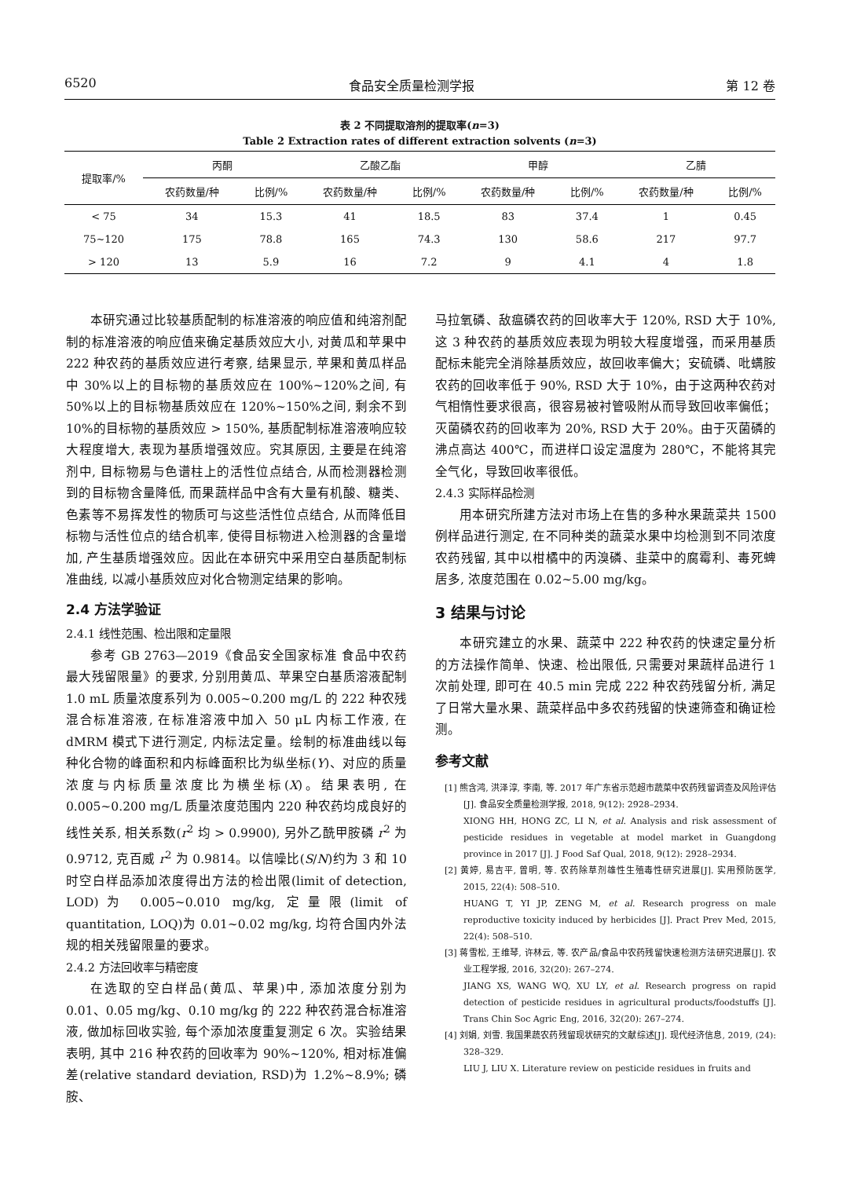6520 食品安全质量检测学报 第 12 卷
表 2 不同提取溶剂的提取率(n=3)
Table 2 Extraction rates of different extraction solvents (n=3)
| 提取率/% | 丙酮 | | 乙酸乙酯 | | 甲醇 | | 乙腈 | |
| --- | --- | --- | --- | --- | --- | --- | --- | --- |
| | 农药数量/种 | 比例/% | 农药数量/种 | 比例/% | 农药数量/种 | 比例/% | 农药数量/种 | 比例/% |
| < 75 | 34 | 15.3 | 41 | 18.5 | 83 | 37.4 | 1 | 0.45 |
| 75~120 | 175 | 78.8 | 165 | 74.3 | 130 | 58.6 | 217 | 97.7 |
| > 120 | 13 | 5.9 | 16 | 7.2 | 9 | 4.1 | 4 | 1.8 |
本研究通过比较基质配制的标准溶液的响应值和纯溶剂配制的标准溶液的响应值来确定基质效应大小, 对黄瓜和苹果中 222 种农药的基质效应进行考察, 结果显示, 苹果和黄瓜样品中 30%以上的目标物的基质效应在 100%~120%之间, 有 50%以上的目标物基质效应在 120%~150%之间, 剩余不到 10%的目标物的基质效应 > 150%, 基质配制标准溶液响应较大程度增大, 表现为基质增强效应。究其原因, 主要是在纯溶剂中, 目标物易与色谱柱上的活性位点结合, 从而检测器检测到的目标物含量降低, 而果蔬样品中含有大量有机酸、糖类、色素等不易挥发性的物质可与这些活性位点结合, 从而降低目标物与活性位点的结合机率, 使得目标物进入检测器的含量增加, 产生基质增强效应。因此在本研究中采用空白基质配制标准曲线, 以减小基质效应对化合物测定结果的影响。
2.4 方法学验证
2.4.1 线性范围、检出限和定量限
参考 GB 2763—2019《食品安全国家标准 食品中农药最大残留限量》的要求, 分别用黄瓜、苹果空白基质溶液配制 1.0 mL 质量浓度系列为 0.005~0.200 mg/L 的 222 种农残混合标准溶液, 在标准溶液中加入 50 μL 内标工作液, 在 dMRM 模式下进行测定, 内标法定量。绘制的标准曲线以每种化合物的峰面积和内标峰面积比为纵坐标(Y)、对应的质量浓度与内标质量浓度比为横坐标(X)。结果表明, 在 0.005~0.200 mg/L 质量浓度范围内 220 种农药均成良好的线性关系, 相关系数(r<sup>2</sup> 均 > 0.9900), 另外乙酰甲胺磷 r<sup>2</sup> 为 0.9712, 克百威 r<sup>2</sup> 为 0.9814。以信噪比(S/N)约为 3 和 10 时空白样品添加浓度得出方法的检出限(limit of detection, LOD)为 0.005~0.010 mg/kg, 定量限(limit of quantitation, LOQ)为 0.01~0.02 mg/kg, 均符合国内外法规的相关残留限量的要求。
2.4.2 方法回收率与精密度
在选取的空白样品(黄瓜、苹果)中, 添加浓度分别为 0.01、0.05 mg/kg、0.10 mg/kg 的 222 种农药混合标准溶液, 做加标回收实验, 每个添加浓度重复测定 6 次。实验结果表明, 其中 216 种农药的回收率为 90%~120%, 相对标准偏差(relative standard deviation, RSD)为 1.2%~8.9%; 磷胺、
马拉氧磷、敌瘟磷农药的回收率大于 120%, RSD 大于 10%, 这 3 种农药的基质效应表现为明较大程度增强，而采用基质配标未能完全消除基质效应，故回收率偏大；安硫磷、吡螨胺农药的回收率低于 90%, RSD 大于 10%，由于这两种农药对气相惰性要求很高，很容易被衬管吸附从而导致回收率偏低；灭菌磷农药的回收率为 20%, RSD 大于 20%。由于灭菌磷的沸点高达 400℃，而进样口设定温度为 280℃，不能将其完全气化，导致回收率很低。
2.4.3 实际样品检测
用本研究所建方法对市场上在售的多种水果蔬菜共 1500 例样品进行测定, 在不同种类的蔬菜水果中均检测到不同浓度农药残留, 其中以柑橘中的丙溴磷、韭菜中的腐霉利、毒死蜱居多, 浓度范围在 0.02~5.00 mg/kg。
3 结果与讨论
本研究建立的水果、蔬菜中 222 种农药的快速定量分析的方法操作简单、快速、检出限低, 只需要对果蔬样品进行 1 次前处理, 即可在 40.5 min 完成 222 种农药残留分析, 满足了日常大量水果、蔬菜样品中多农药残留的快速筛查和确证检测。
参考文献
[1] 熊含鸿, 洪泽淳, 李南, 等. 2017 年广东省示范超市蔬菜中农药残留调查及风险评估[J]. 食品安全质量检测学报, 2018, 9(12): 2928–2934.
XIONG HH, HONG ZC, LI N, et al. Analysis and risk assessment of pesticide residues in vegetable at model market in Guangdong province in 2017 [J]. J Food Saf Qual, 2018, 9(12): 2928–2934.
[2] 黄婷, 易吉平, 曾明, 等. 农药除草剂雄性生殖毒性研究进展[J]. 实用预防医学, 2015, 22(4): 508–510.
HUANG T, YI JP, ZENG M, et al. Research progress on male reproductive toxicity induced by herbicides [J]. Pract Prev Med, 2015, 22(4): 508–510.
[3] 蒋雪松, 王维琴, 许林云, 等. 农产品/食品中农药残留快速检测方法研究进展[J]. 农业工程学报, 2016, 32(20): 267–274.
JIANG XS, WANG WQ, XU LY, et al. Research progress on rapid detection of pesticide residues in agricultural products/foodstuffs [J]. Trans Chin Soc Agric Eng, 2016, 32(20): 267–274.
[4] 刘娟, 刘雪. 我国果蔬农药残留现状研究的文献综述[J]. 现代经济信息, 2019, (24): 328–329.
LIU J, LIU X. Literature review on pesticide residues in fruits and